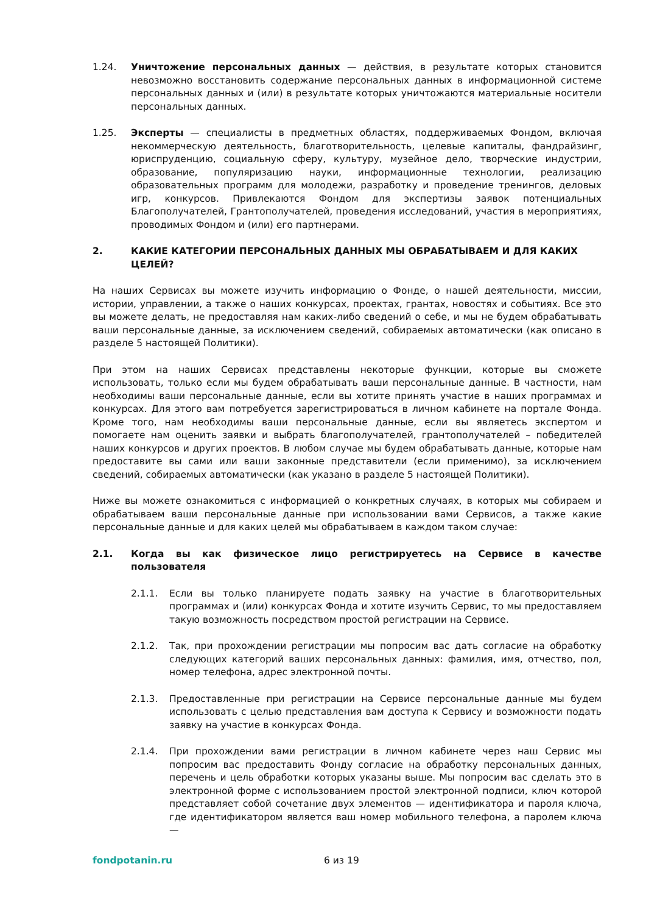1.24. Уничтожение персональных данных — действия, в результате которых становится невозможно восстановить содержание персональных данных в информационной системе персональных данных и (или) в результате которых уничтожаются материальные носители персональных данных.
1.25. Эксперты — специалисты в предметных областях, поддерживаемых Фондом, включая некоммерческую деятельность, благотворительность, целевые капиталы, фандрайзинг, юриспруденцию, социальную сферу, культуру, музейное дело, творческие индустрии, образование, популяризацию науки, информационные технологии, реализацию образовательных программ для молодежи, разработку и проведение тренингов, деловых игр, конкурсов. Привлекаются Фондом для экспертизы заявок потенциальных Благополучателей, Грантополучателей, проведения исследований, участия в мероприятиях, проводимых Фондом и (или) его партнерами.
2. КАКИЕ КАТЕГОРИИ ПЕРСОНАЛЬНЫХ ДАННЫХ МЫ ОБРАБАТЫВАЕМ И ДЛЯ КАКИХ ЦЕЛЕЙ?
На наших Сервисах вы можете изучить информацию о Фонде, о нашей деятельности, миссии, истории, управлении, а также о наших конкурсах, проектах, грантах, новостях и событиях. Все это вы можете делать, не предоставляя нам каких-либо сведений о себе, и мы не будем обрабатывать ваши персональные данные, за исключением сведений, собираемых автоматически (как описано в разделе 5 настоящей Политики).
При этом на наших Сервисах представлены некоторые функции, которые вы сможете использовать, только если мы будем обрабатывать ваши персональные данные. В частности, нам необходимы ваши персональные данные, если вы хотите принять участие в наших программах и конкурсах. Для этого вам потребуется зарегистрироваться в личном кабинете на портале Фонда. Кроме того, нам необходимы ваши персональные данные, если вы являетесь экспертом и помогаете нам оценить заявки и выбрать благополучателей, грантополучателей – победителей наших конкурсов и других проектов. В любом случае мы будем обрабатывать данные, которые нам предоставите вы сами или ваши законные представители (если применимо), за исключением сведений, собираемых автоматически (как указано в разделе 5 настоящей Политики).
Ниже вы можете ознакомиться с информацией о конкретных случаях, в которых мы собираем и обрабатываем ваши персональные данные при использовании вами Сервисов, а также какие персональные данные и для каких целей мы обрабатываем в каждом таком случае:
2.1. Когда вы как физическое лицо регистрируетесь на Сервисе в качестве пользователя
2.1.1. Если вы только планируете подать заявку на участие в благотворительных программах и (или) конкурсах Фонда и хотите изучить Сервис, то мы предоставляем такую возможность посредством простой регистрации на Сервисе.
2.1.2. Так, при прохождении регистрации мы попросим вас дать согласие на обработку следующих категорий ваших персональных данных: фамилия, имя, отчество, пол, номер телефона, адрес электронной почты.
2.1.3. Предоставленные при регистрации на Сервисе персональные данные мы будем использовать с целью представления вам доступа к Сервису и возможности подать заявку на участие в конкурсах Фонда.
2.1.4. При прохождении вами регистрации в личном кабинете через наш Сервис мы попросим вас предоставить Фонду согласие на обработку персональных данных, перечень и цель обработки которых указаны выше. Мы попросим вас сделать это в электронной форме с использованием простой электронной подписи, ключ которой представляет собой сочетание двух элементов — идентификатора и пароля ключа, где идентификатором является ваш номер мобильного телефона, а паролем ключа —
fondpotanin.ru 6 из 19